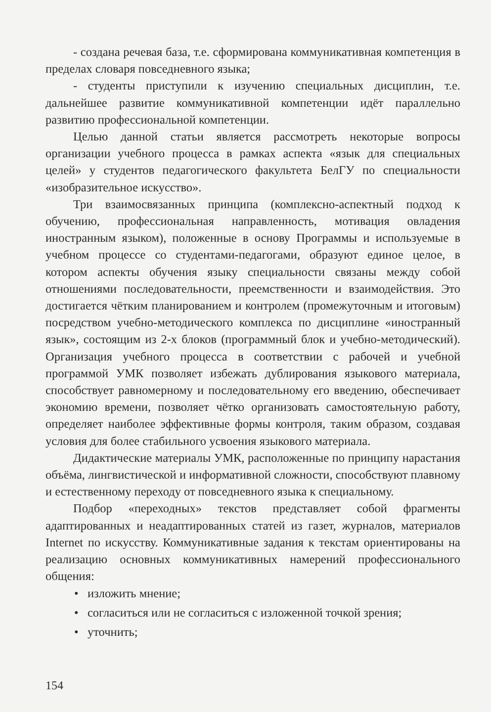- создана речевая база, т.е. сформирована коммуникативная компетенция в пределах словаря повседневного языка;
- студенты приступили к изучению специальных дисциплин, т.е. дальнейшее развитие коммуникативной компетенции идёт параллельно развитию профессиональной компетенции.
Целью данной статьи является рассмотреть некоторые вопросы организации учебного процесса в рамках аспекта «язык для специальных целей» у студентов педагогического факультета БелГУ по специальности «изобразительное искусство».
Три взаимосвязанных принципа (комплексно-аспектный подход к обучению, профессиональная направленность, мотивация овладения иностранным языком), положенные в основу Программы и используемые в учебном процессе со студентами-педагогами, образуют единое целое, в котором аспекты обучения языку специальности связаны между собой отношениями последовательности, преемственности и взаимодействия. Это достигается чётким планированием и контролем (промежуточным и итоговым) посредством учебно-методического комплекса по дисциплине «иностранный язык», состоящим из 2-х блоков (программный блок и учебно-методический). Организация учебного процесса в соответствии с рабочей и учебной программой УМК позволяет избежать дублирования языкового материала, способствует равномерному и последовательному его введению, обеспечивает экономию времени, позволяет чётко организовать самостоятельную работу, определяет наиболее эффективные формы контроля, таким образом, создавая условия для более стабильного усвоения языкового материала.
Дидактические материалы УМК, расположенные по принципу нарастания объёма, лингвистической и информативной сложности, способствуют плавному и естественному переходу от повседневного языка к специальному.
Подбор «переходных» текстов представляет собой фрагменты адаптированных и неадаптированных статей из газет, журналов, материалов Internet по искусству. Коммуникативные задания к текстам ориентированы на реализацию основных коммуникативных намерений профессионального общения:
• изложить мнение;
• согласиться или не согласиться с изложенной точкой зрения;
• уточнить;
154